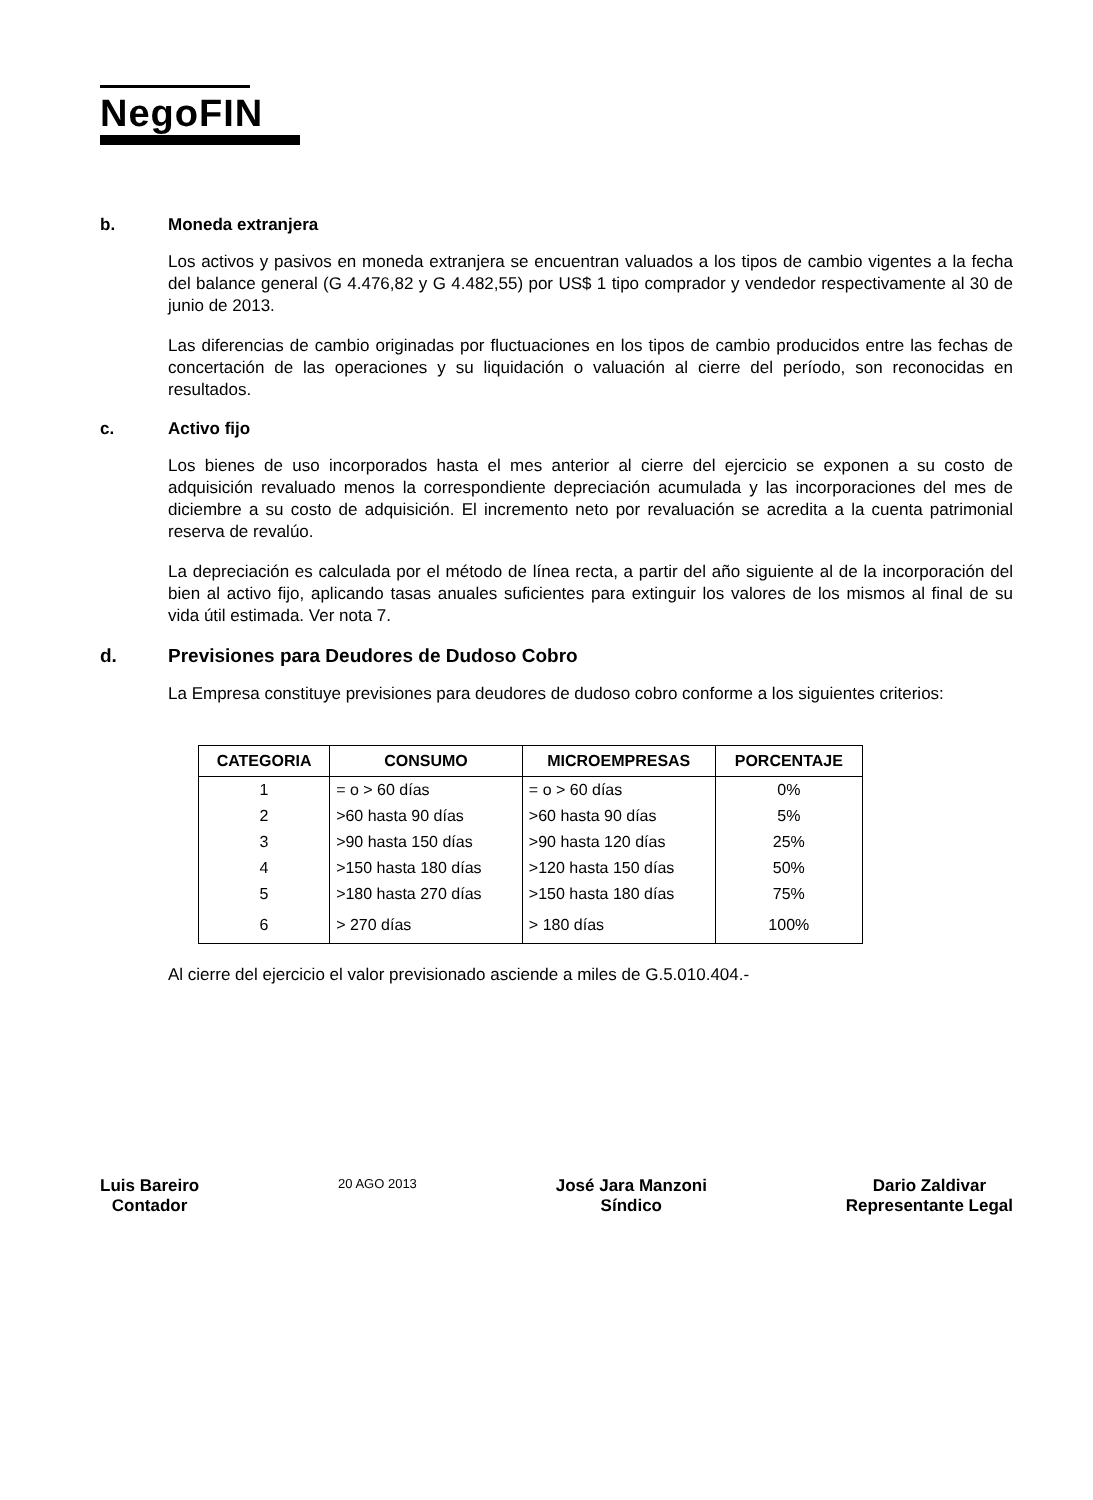NegoFIN
b. Moneda extranjera
Los activos y pasivos en moneda extranjera se encuentran valuados a los tipos de cambio vigentes a la fecha del balance general (G 4.476,82 y G 4.482,55) por US$ 1 tipo comprador y vendedor respectivamente al 30 de junio de 2013.
Las diferencias de cambio originadas por fluctuaciones en los tipos de cambio producidos entre las fechas de concertación de las operaciones y su liquidación o valuación al cierre del período, son reconocidas en resultados.
c. Activo fijo
Los bienes de uso incorporados hasta el mes anterior al cierre del ejercicio se exponen a su costo de adquisición revaluado menos la correspondiente depreciación acumulada y las incorporaciones del mes de diciembre a su costo de adquisición. El incremento neto por revaluación se acredita a la cuenta patrimonial reserva de revalúo.
La depreciación es calculada por el método de línea recta, a partir del año siguiente al de la incorporación del bien al activo fijo, aplicando tasas anuales suficientes para extinguir los valores de los mismos al final de su vida útil estimada. Ver nota 7.
d. Previsiones para Deudores de Dudoso Cobro
La Empresa constituye previsiones para deudores de dudoso cobro conforme a los siguientes criterios:
| CATEGORIA | CONSUMO | MICROEMPRESAS | PORCENTAJE |
| --- | --- | --- | --- |
| 1 | = o > 60 días | = o > 60 días | 0% |
| 2 | >60 hasta 90 días | >60 hasta 90 días | 5% |
| 3 | >90 hasta 150 días | >90 hasta 120 días | 25% |
| 4 | >150 hasta 180 días | >120 hasta 150 días | 50% |
| 5 | >180 hasta 270 días | >150 hasta 180 días | 75% |
| 6 | > 270 días | > 180 días | 100% |
Al cierre del ejercicio el valor previsionado asciende a miles de G.5.010.404.-
Luis Bareiro
Contador
20 AGO 2013
José Jara Manzoni
Síndico
Dario Zaldivar
Representante Legal